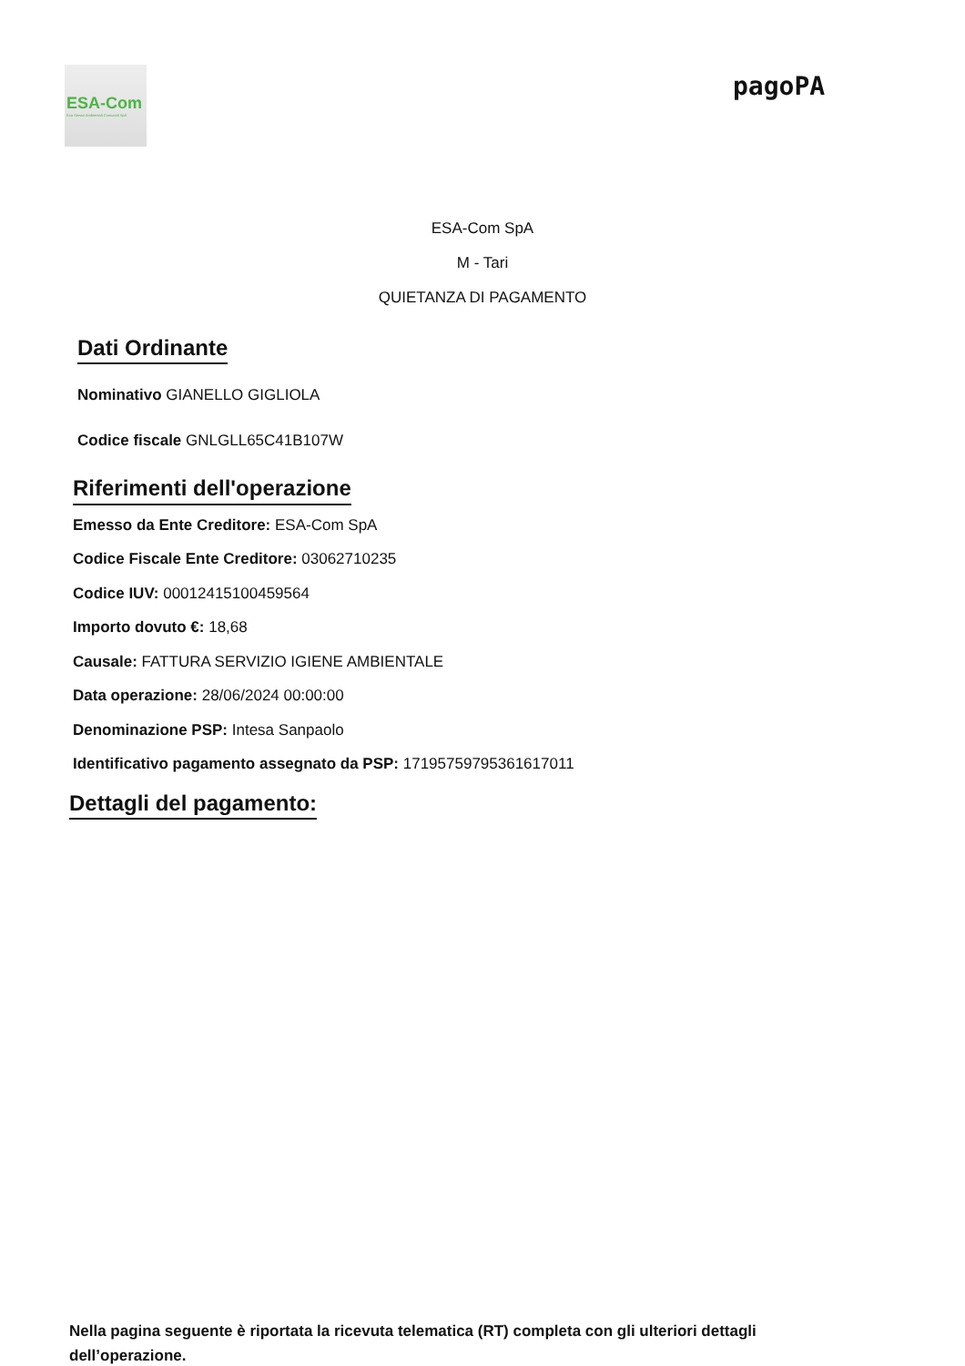ESA-Com
Eco Servizi Ambientali Comunali SpA
pagoPA
ESA-Com SpA
M - Tari
QUIETANZA DI PAGAMENTO
Dati Ordinante
Nominativo GIANELLO GIGLIOLA
Codice fiscale GNLGLL65C41B107W
Riferimenti dell'operazione
Emesso da Ente Creditore: ESA-Com SpA
Codice Fiscale Ente Creditore: 03062710235
Codice IUV: 00012415100459564
Importo dovuto €: 18,68
Causale: FATTURA SERVIZIO IGIENE AMBIENTALE
Data operazione: 28/06/2024 00:00:00
Denominazione PSP: Intesa Sanpaolo
Identificativo pagamento assegnato da PSP: 17195759795361617011
Dettagli del pagamento:
Nella pagina seguente è riportata la ricevuta telematica (RT) completa con gli ulteriori dettagli dell’operazione.